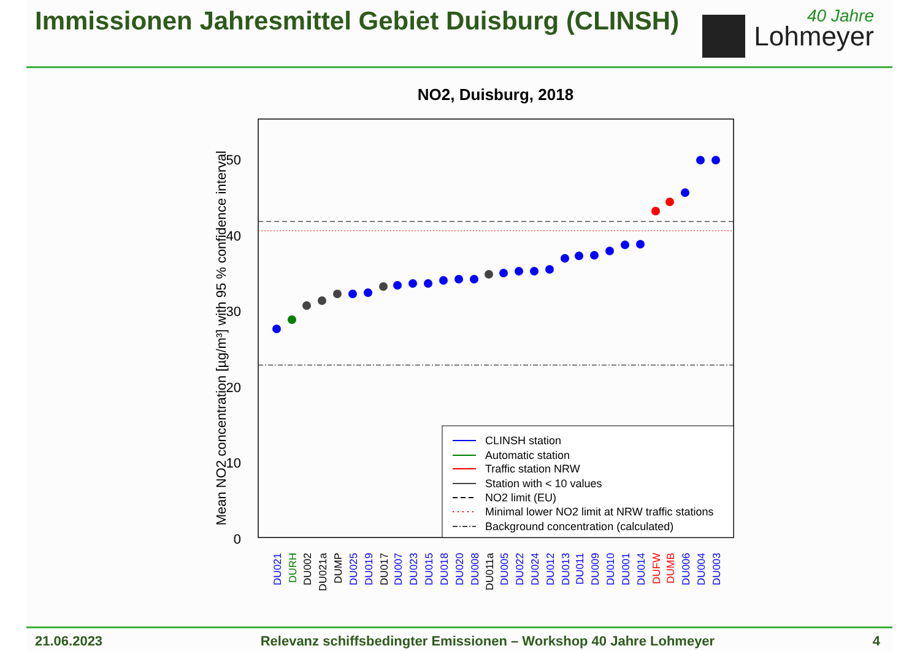Immissionen Jahresmittel Gebiet Duisburg (CLINSH)
40 Jahre
Lohmeyer
NO2, Duisburg, 2018
50
40
30
20
10
0
Mean NO2 concentration [µg/m³] with 95 % confidence interval
CLINSH station
Automatic station
Traffic station NRW
Station with < 10 values
NO2 limit (EU)
Minimal lower NO2 limit at NRW traffic stations
Background concentration (calculated)
DU021
DURH
DU002
DU021a
DUMP
DU025
DU019
DU017
DU007
DU023
DU015
DU018
DU020
DU008
DU011a
DU005
DU022
DU024
DU012
DU013
DU011
DU009
DU010
DU001
DU014
DUFW
DUMB
DU006
DU004
DU003
21.06.2023 Relevanz schiffsbedingter Emissionen – Workshop 40 Jahre Lohmeyer 4